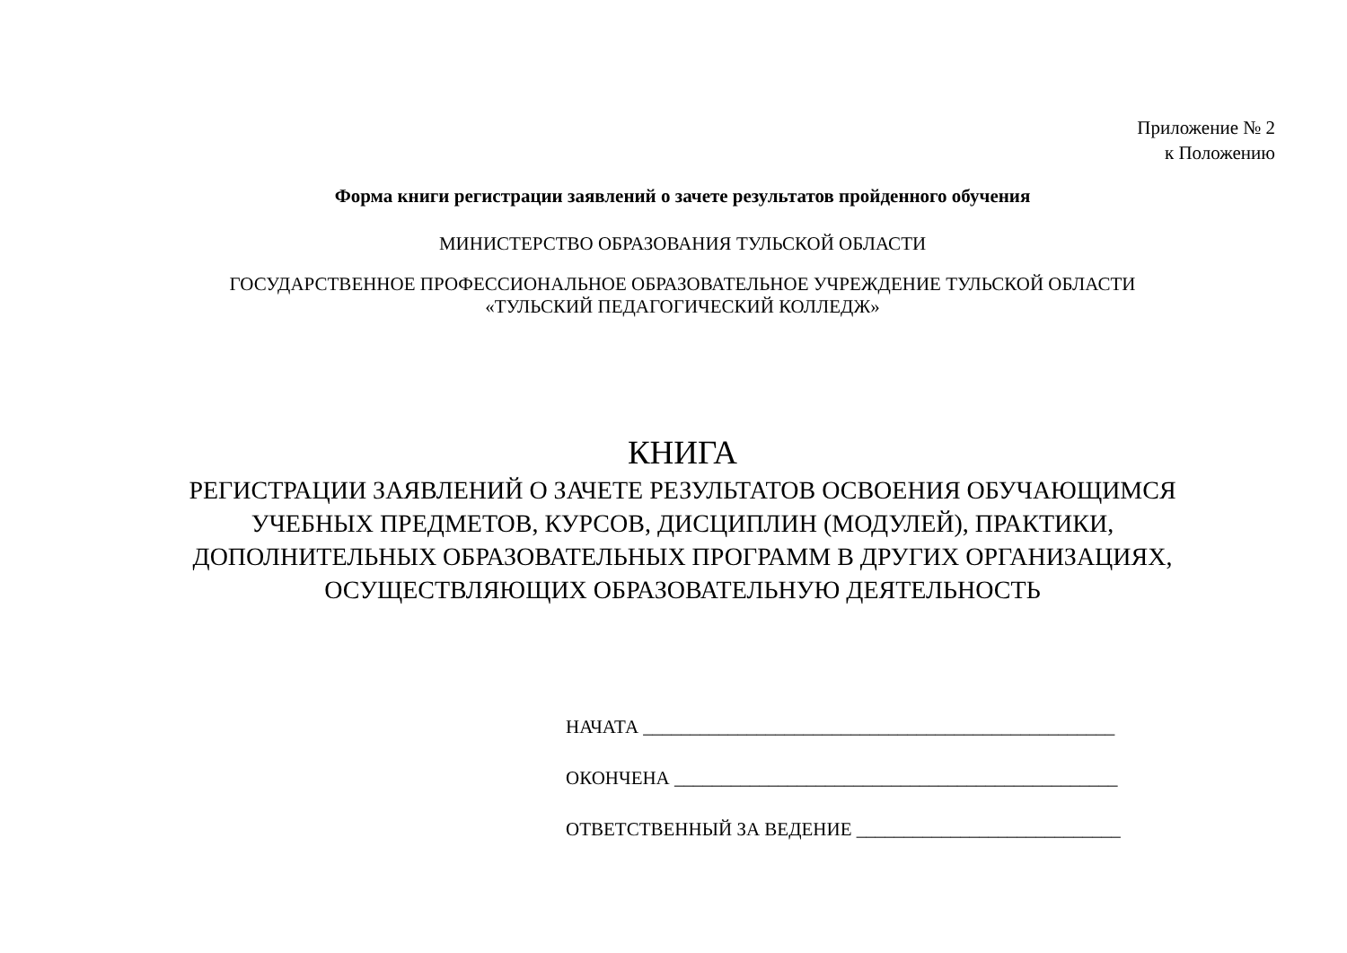Приложение № 2
к Положению
Форма книги регистрации заявлений о зачете результатов пройденного обучения
МИНИСТЕРСТВО ОБРАЗОВАНИЯ ТУЛЬСКОЙ ОБЛАСТИ
ГОСУДАРСТВЕННОЕ ПРОФЕССИОНАЛЬНОЕ ОБРАЗОВАТЕЛЬНОЕ УЧРЕЖДЕНИЕ ТУЛЬСКОЙ ОБЛАСТИ
«ТУЛЬСКИЙ ПЕДАГОГИЧЕСКИЙ КОЛЛЕДЖ»
КНИГА
РЕГИСТРАЦИИ ЗАЯВЛЕНИЙ О ЗАЧЕТЕ РЕЗУЛЬТАТОВ ОСВОЕНИЯ ОБУЧАЮЩИМСЯ
УЧЕБНЫХ ПРЕДМЕТОВ, КУРСОВ, ДИСЦИПЛИН (МОДУЛЕЙ), ПРАКТИКИ,
ДОПОЛНИТЕЛЬНЫХ ОБРАЗОВАТЕЛЬНЫХ ПРОГРАММ В ДРУГИХ ОРГАНИЗАЦИЯХ,
ОСУЩЕСТВЛЯЮЩИХ ОБРАЗОВАТЕЛЬНУЮ ДЕЯТЕЛЬНОСТЬ
НАЧАТА __________________________________________________
ОКОНЧЕНА _______________________________________________
ОТВЕТСТВЕННЫЙ ЗА ВЕДЕНИЕ ____________________________